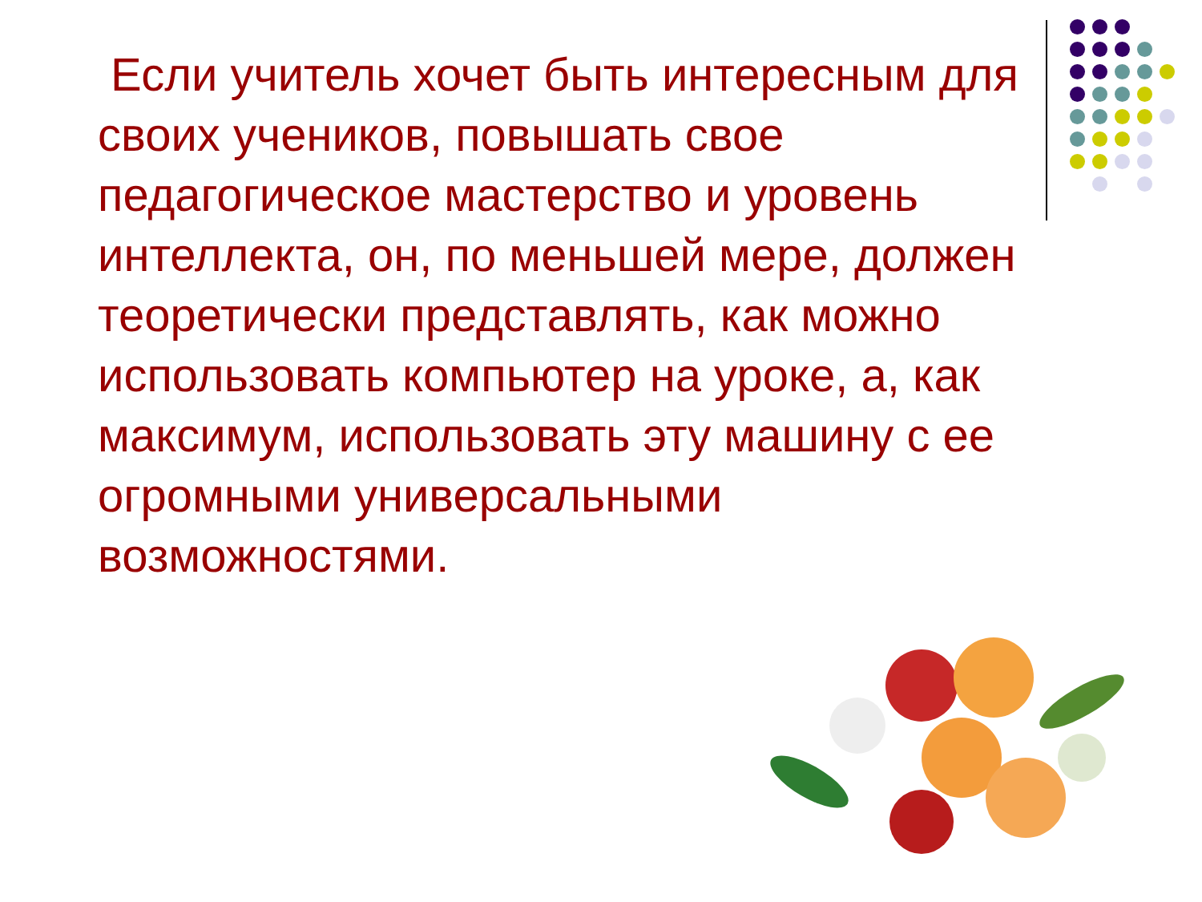Если учитель хочет быть интересным для своих учеников, повышать свое педагогическое мастерство и уровень интеллекта, он, по меньшей мере, должен теоретически представлять, как можно использовать компьютер на уроке, а, как максимум, использовать эту машину с ее огромными универсальными возможностями.